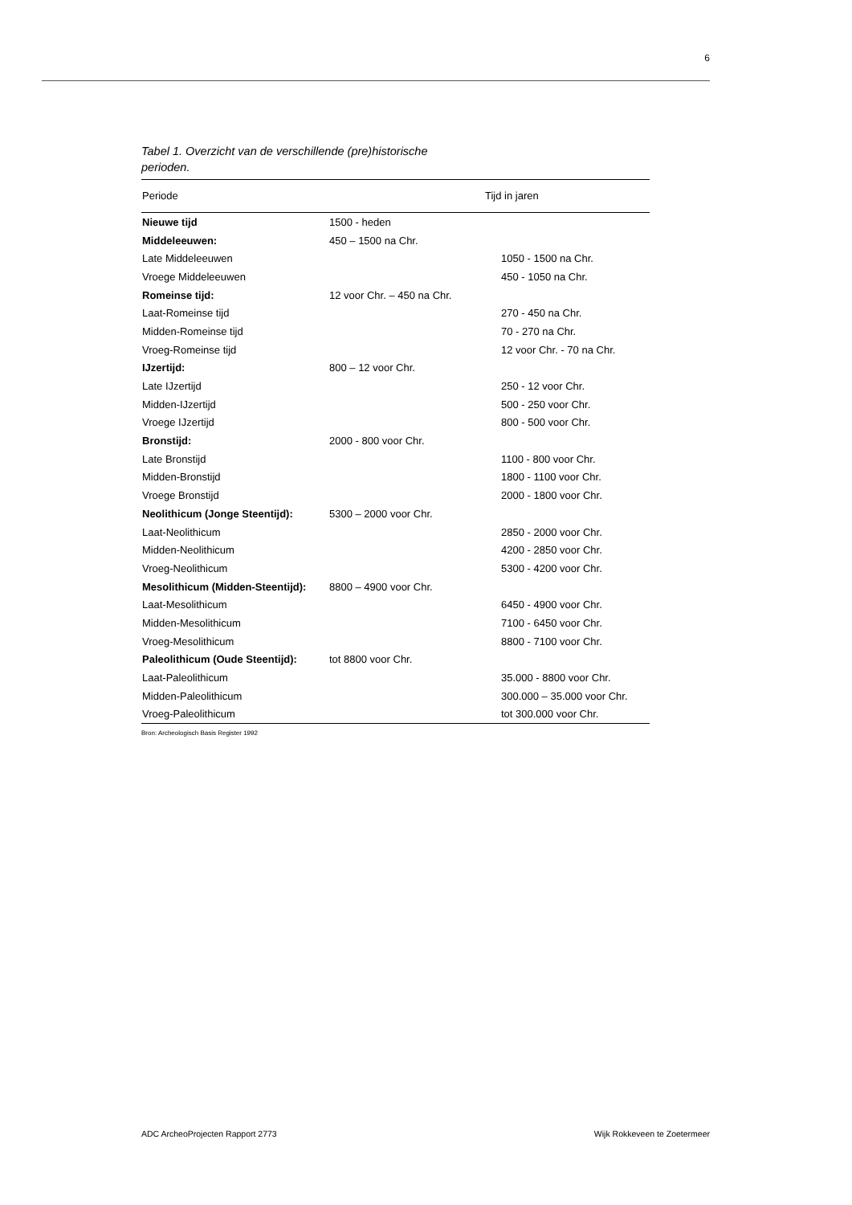6
Tabel 1. Overzicht van de verschillende (pre)historische
perioden.
| Periode | Tijd in jaren | |
| --- | --- | --- |
| Nieuwe tijd | 1500 - heden | |
| Middeleeuwen: | 450 – 1500 na Chr. | |
| Late Middeleeuwen | | 1050 - 1500 na Chr. |
| Vroege Middeleeuwen | | 450 - 1050 na Chr. |
| Romeinse tijd: | 12 voor Chr. – 450 na Chr. | |
| Laat-Romeinse tijd | | 270 - 450 na Chr. |
| Midden-Romeinse tijd | | 70 - 270 na Chr. |
| Vroeg-Romeinse tijd | | 12 voor Chr. - 70 na Chr. |
| IJzertijd: | 800 – 12 voor Chr. | |
| Late IJzertijd | | 250 - 12 voor Chr. |
| Midden-IJzertijd | | 500 - 250 voor Chr. |
| Vroege IJzertijd | | 800 - 500 voor Chr. |
| Bronstijd: | 2000 - 800 voor Chr. | |
| Late Bronstijd | | 1100 - 800 voor Chr. |
| Midden-Bronstijd | | 1800 - 1100 voor Chr. |
| Vroege Bronstijd | | 2000 - 1800 voor Chr. |
| Neolithicum (Jonge Steentijd): | 5300 – 2000 voor Chr. | |
| Laat-Neolithicum | | 2850 - 2000 voor Chr. |
| Midden-Neolithicum | | 4200 - 2850 voor Chr. |
| Vroeg-Neolithicum | | 5300 - 4200 voor Chr. |
| Mesolithicum (Midden-Steentijd): | 8800 – 4900 voor Chr. | |
| Laat-Mesolithicum | | 6450 - 4900 voor Chr. |
| Midden-Mesolithicum | | 7100 - 6450 voor Chr. |
| Vroeg-Mesolithicum | | 8800 - 7100 voor Chr. |
| Paleolithicum (Oude Steentijd): | tot 8800 voor Chr. | |
| Laat-Paleolithicum | | 35.000 - 8800 voor Chr. |
| Midden-Paleolithicum | | 300.000 – 35.000 voor Chr. |
| Vroeg-Paleolithicum | | tot 300.000 voor Chr. |
Bron: Archeologisch Basis Register 1992
ADC ArcheoProjecten Rapport 2773 Wijk Rokkeveen te Zoetermeer